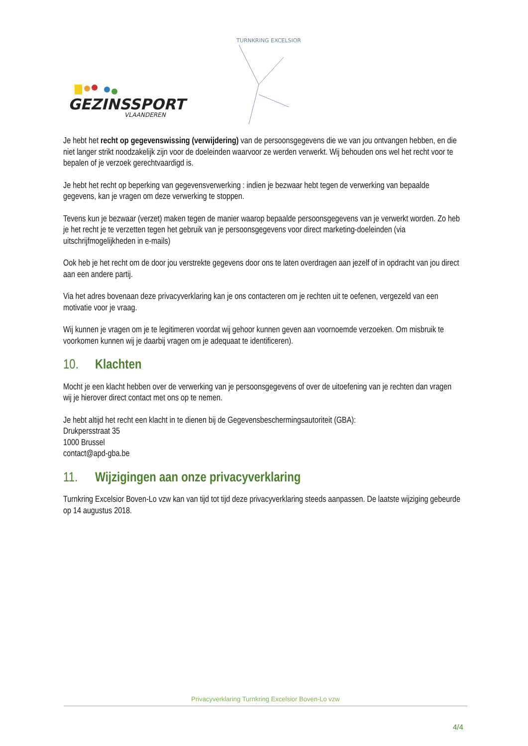GEZINSSPORT
VLAANDEREN
TURNKRING EXCELSIOR
Je hebt het recht op gegevenswissing (verwijdering) van de persoonsgegevens die we van jou ontvangen hebben, en die niet langer strikt noodzakelijk zijn voor de doeleinden waarvoor ze werden verwerkt. Wij behouden ons wel het recht voor te bepalen of je verzoek gerechtvaardigd is.
Je hebt het recht op beperking van gegevensverwerking : indien je bezwaar hebt tegen de verwerking van bepaalde gegevens, kan je vragen om deze verwerking te stoppen.
Tevens kun je bezwaar (verzet) maken tegen de manier waarop bepaalde persoonsgegevens van je verwerkt worden. Zo heb je het recht je te verzetten tegen het gebruik van je persoonsgegevens voor direct marketing-doeleinden (via uitschrijfmogelijkheden in e-mails)
Ook heb je het recht om de door jou verstrekte gegevens door ons te laten overdragen aan jezelf of in opdracht van jou direct aan een andere partij.
Via het adres bovenaan deze privacyverklaring kan je ons contacteren om je rechten uit te oefenen, vergezeld van een motivatie voor je vraag.
Wij kunnen je vragen om je te legitimeren voordat wij gehoor kunnen geven aan voornoemde verzoeken. Om misbruik te voorkomen kunnen wij je daarbij vragen om je adequaat te identificeren).
10. Klachten
Mocht je een klacht hebben over de verwerking van je persoonsgegevens of over de uitoefening van je rechten dan vragen wij je hierover direct contact met ons op te nemen.
Je hebt altijd het recht een klacht in te dienen bij de Gegevensbeschermingsautoriteit (GBA):
Drukpersstraat 35
1000 Brussel
contact@apd-gba.be
11. Wijzigingen aan onze privacyverklaring
Turnkring Excelsior Boven-Lo vzw kan van tijd tot tijd deze privacyverklaring steeds aanpassen. De laatste wijziging gebeurde op 14 augustus 2018.
Privacyverklaring Turnkring Excelsior Boven-Lo vzw
4/4